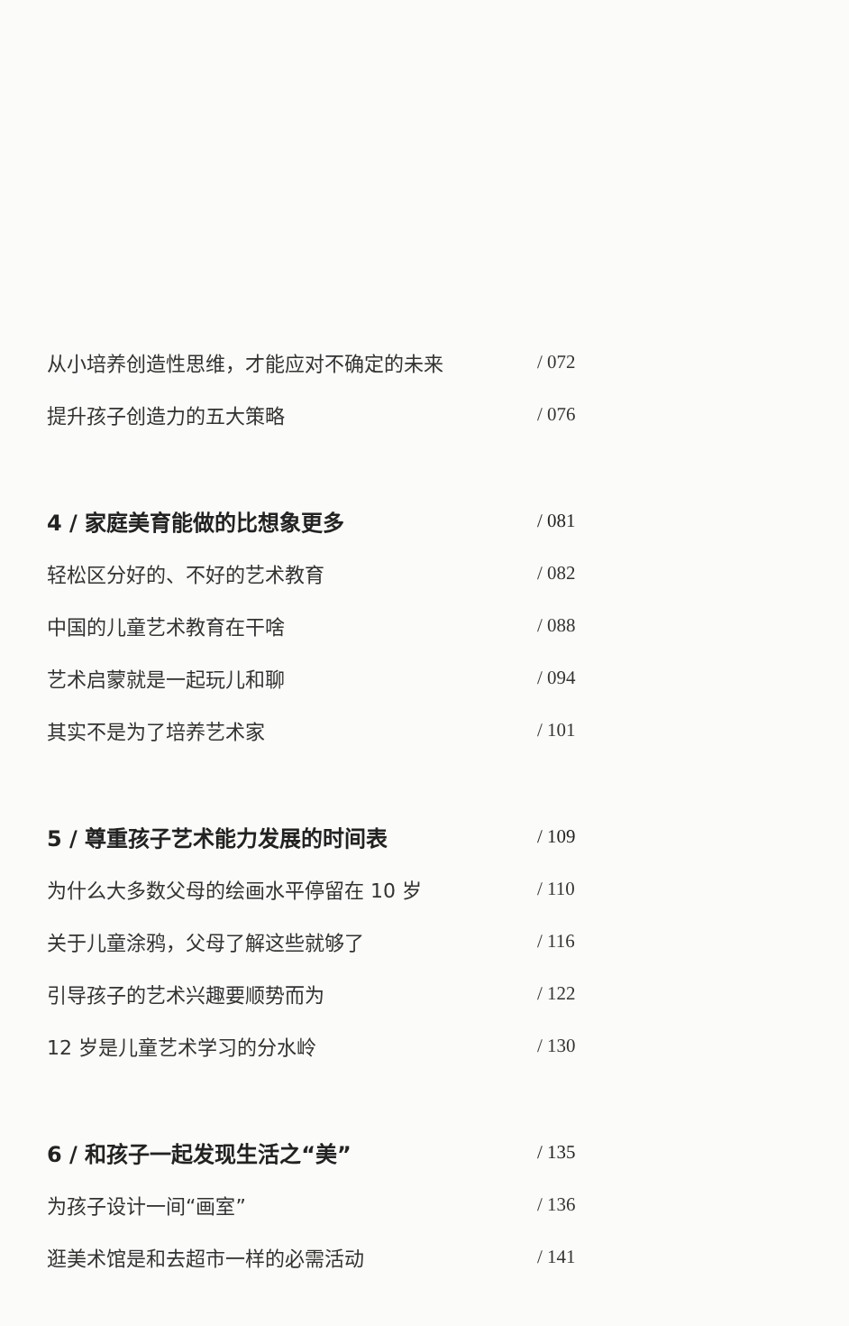从小培养创造性思维，才能应对不确定的未来 / 072
提升孩子创造力的五大策略 / 076
4 / 家庭美育能做的比想象更多 / 081
轻松区分好的、不好的艺术教育 / 082
中国的儿童艺术教育在干啥 / 088
艺术启蒙就是一起玩儿和聊 / 094
其实不是为了培养艺术家 / 101
5 / 尊重孩子艺术能力发展的时间表 / 109
为什么大多数父母的绘画水平停留在 10 岁 / 110
关于儿童涂鸦，父母了解这些就够了 / 116
引导孩子的艺术兴趣要顺势而为 / 122
12 岁是儿童艺术学习的分水岭 / 130
6 / 和孩子一起发现生活之“美” / 135
为孩子设计一间“画室” / 136
逛美术馆是和去超市一样的必需活动 / 141